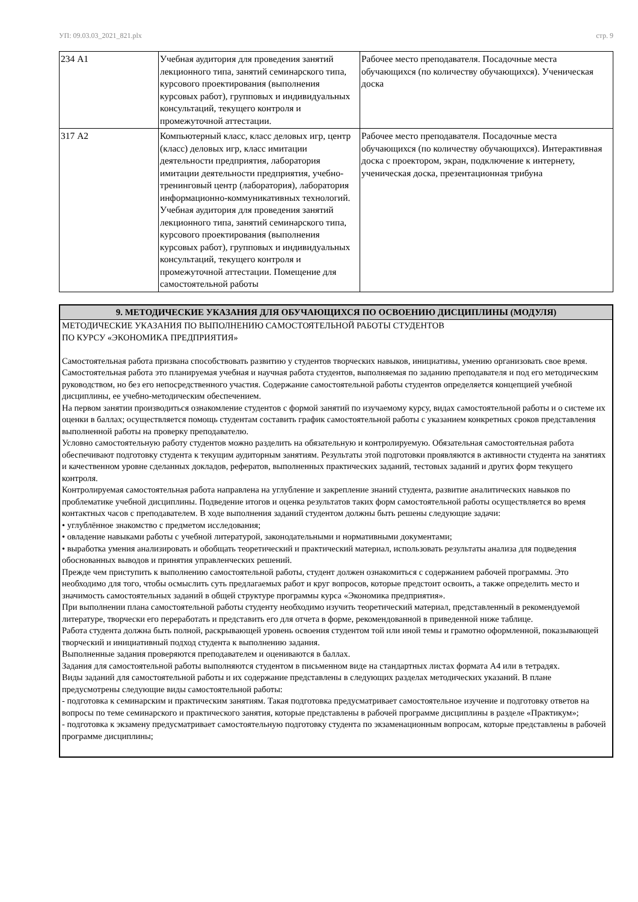УП: 09.03.03_2021_821.plx стр. 9
| 234 А1 | Учебная аудитория для проведения занятий лекционного типа, занятий семинарского типа, курсового проектирования (выполнения курсовых работ), групповых и индивидуальных консультаций, текущего контроля и промежуточной аттестации. | Рабочее место преподавателя. Посадочные места обучающихся (по количеству обучающихся). Ученическая доска |
| 317 А2 | Компьютерный класс, класс деловых игр, центр (класс) деловых игр, класс имитации деятельности предприятия, лаборатория имитации деятельности предприятия, учебно-тренинговый центр (лаборатория), лаборатория информационно-коммуникативных технологий. Учебная аудитория для проведения занятий лекционного типа, занятий семинарского типа, курсового проектирования (выполнения курсовых работ), групповых и индивидуальных консультаций, текущего контроля и промежуточной аттестации. Помещение для самостоятельной работы | Рабочее место преподавателя. Посадочные места обучающихся (по количеству обучающихся). Интерактивная доска с проектором, экран, подключение к интернету, ученическая доска, презентационная трибуна |
9. МЕТОДИЧЕСКИЕ УКАЗАНИЯ ДЛЯ ОБУЧАЮЩИХСЯ ПО ОСВОЕНИЮ ДИСЦИПЛИНЫ (МОДУЛЯ)
МЕТОДИЧЕСКИЕ УКАЗАНИЯ ПО ВЫПОЛНЕНИЮ САМОСТОЯТЕЛЬНОЙ РАБОТЫ СТУДЕНТОВ
ПО КУРСУ «ЭКОНОМИКА ПРЕДПРИЯТИЯ»
Самостоятельная работа призвана способствовать развитию у студентов творческих навыков, инициативы, умению организовать свое время.
Самостоятельная работа это планируемая учебная и научная работа студентов, выполняемая по заданию преподавателя и под его методическим руководством, но без его непосредственного участия. Содержание самостоятельной работы студентов определяется концепцией учебной дисциплины, ее учебно-методическим обеспечением.
На первом занятии производиться ознакомление студентов с формой занятий по изучаемому курсу, видах самостоятельной работы и о системе их оценки в баллах; осуществляется помощь студентам составить график самостоятельной работы с указанием конкретных сроков представления выполненной работы на проверку преподавателю.
Условно самостоятельную работу студентов можно разделить на обязательную и контролируемую. Обязательная самостоятельная работа обеспечивают подготовку студента к текущим аудиторным занятиям. Результаты этой подготовки проявляются в активности студента на занятиях и качественном уровне сделанных докладов, рефератов, выполненных практических заданий, тестовых заданий и других форм текущего контроля.
Контролируемая самостоятельная работа направлена на углубление и закрепление знаний студента, развитие аналитических навыков по проблематике учебной дисциплины. Подведение итогов и оценка результатов таких форм самостоятельной работы осуществляется во время контактных часов с преподавателем. В ходе выполнения заданий студентом должны быть решены следующие задачи:
• углублённое знакомство с предметом исследования;
• овладение навыками работы с учебной литературой, законодательными и нормативными документами;
• выработка умения анализировать и обобщать теоретический и практический материал, использовать результаты анализа для подведения обоснованных выводов и принятия управленческих решений.
Прежде чем приступить к выполнению самостоятельной работы, студент должен ознакомиться с содержанием рабочей программы. Это необходимо для того, чтобы осмыслить суть предлагаемых работ и круг вопросов, которые предстоит освоить, а также определить место и значимость самостоятельных заданий в общей структуре программы курса «Экономика предприятия».
При выполнении плана самостоятельной работы студенту необходимо изучить теоретический материал, представленный в рекомендуемой литературе, творчески его переработать и представить его для отчета в форме, рекомендованной в приведенной ниже таблице.
Работа студента должна быть полной, раскрывающей уровень освоения студентом той или иной темы и грамотно оформленной, показывающей творческий и инициативный подход студента к выполнению задания.
Выполненные задания проверяются преподавателем и оцениваются в баллах.
Задания для самостоятельной работы выполняются студентом в письменном виде на стандартных листах формата А4 или в тетрадях.
Виды заданий для самостоятельной работы и их содержание представлены в следующих разделах методических указаний. В плане предусмотрены следующие виды самостоятельной работы:
- подготовка к семинарским и практическим занятиям. Такая подготовка предусматривает самостоятельное изучение и подготовку ответов на вопросы по теме семинарского и практического занятия, которые представлены в рабочей программе дисциплины в разделе «Практикум»;
- подготовка к экзамену предусматривает самостоятельную подготовку студента по экзаменационным вопросам, которые представлены в рабочей программе дисциплины;